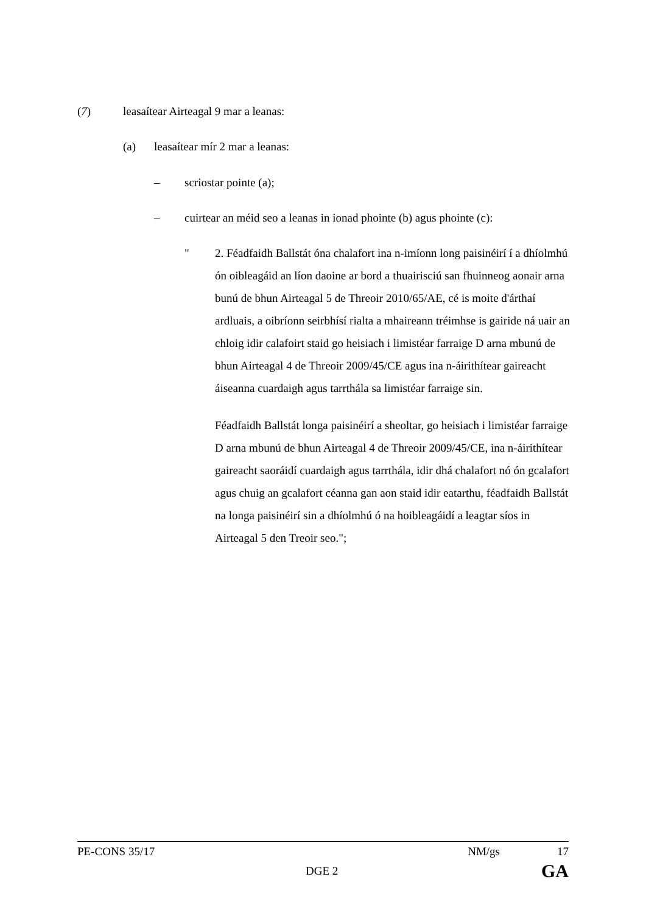(7) leasaítear Airteagal 9 mar a leanas:
(a) leasaítear mír 2 mar a leanas:
– scriostar pointe (a);
– cuirtear an méid seo a leanas in ionad phointe (b) agus phointe (c):
" 2. Féadfaidh Ballstát óna chalafort ina n-imíonn long paisinéirí í a dhíolmhú ón oibleagáid an líon daoine ar bord a thuairisciú san fhuinneog aonair arna bunú de bhun Airteagal 5 de Threoir 2010/65/AE, cé is moite d'árthaí ardluais, a oibríonn seirbhísí rialta a mhaireann tréimhse is gairide ná uair an chloig idir calafoirt staid go heisiach i limistéar farraige D arna mbunú de bhun Airteagal 4 de Threoir 2009/45/CE agus ina n-áirithítear gaireacht áiseanna cuardaigh agus tarrthála sa limistéar farraige sin.
Féadfaidh Ballstát longa paisinéirí a sheoltar, go heisiach i limistéar farraige D arna mbunú de bhun Airteagal 4 de Threoir 2009/45/CE, ina n-áirithítear gaireacht saoráidí cuardaigh agus tarrthála, idir dhá chalafort nó ón gcalafort agus chuig an gcalafort céanna gan aon staid idir eatarthu, féadfaidh Ballstát na longa paisinéirí sin a dhíolmhú ó na hoibleagáidí a leagtar síos in Airteagal 5 den Treoir seo.";
PE-CONS 35/17 NM/gs 17
DGE 2 GA